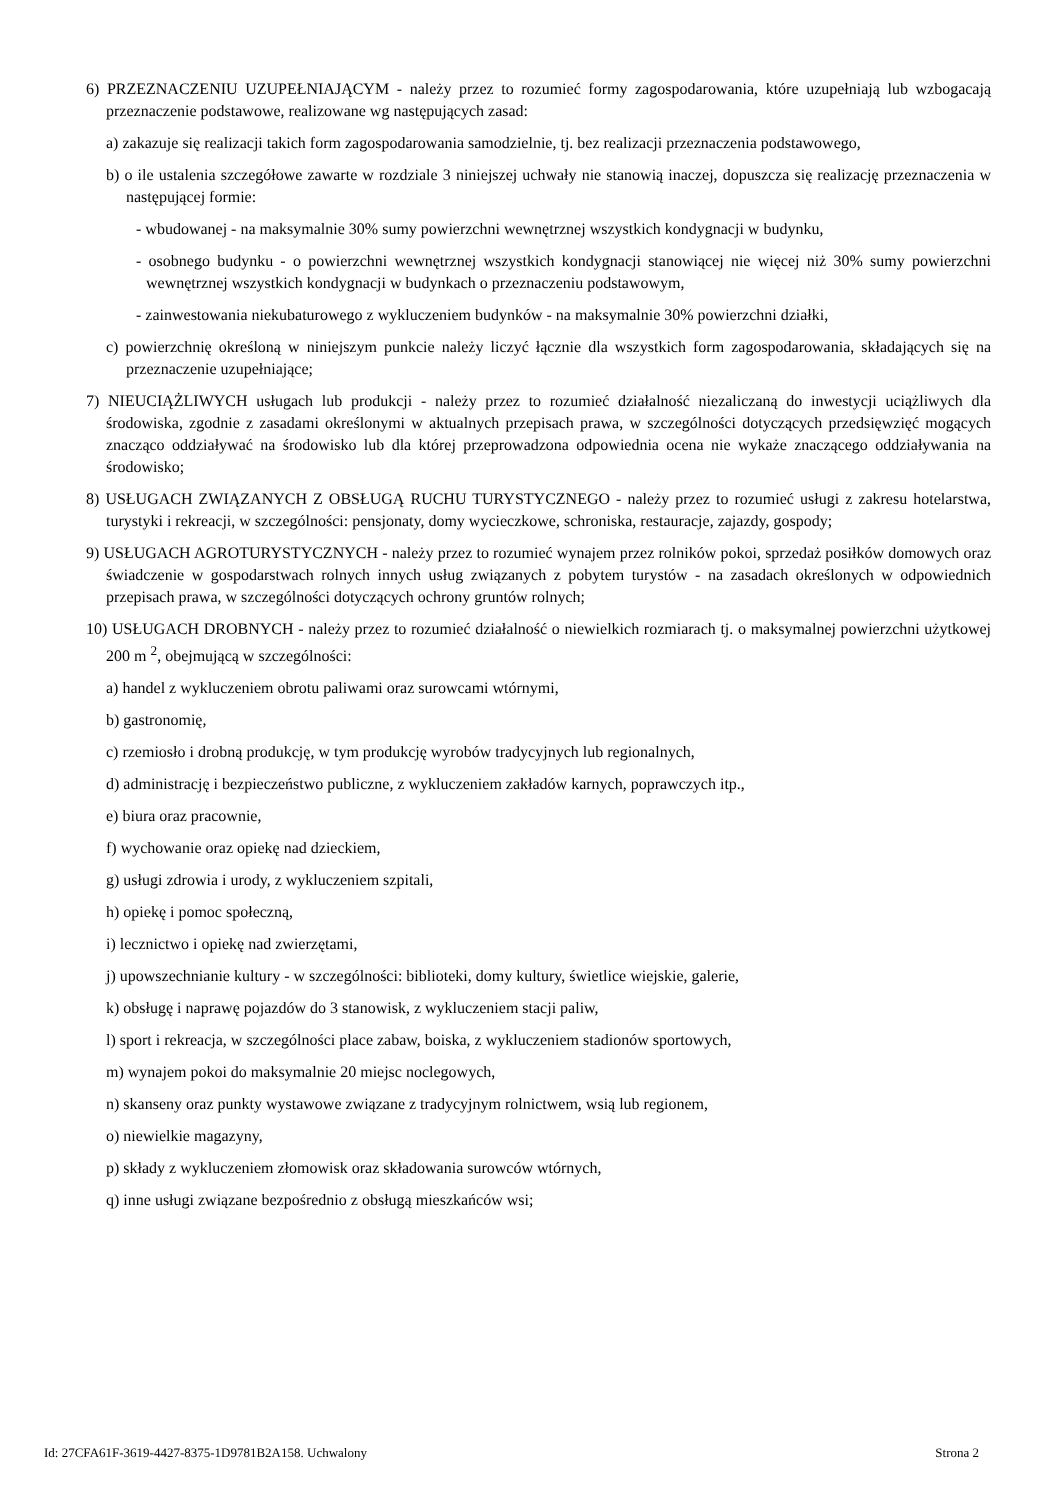6) PRZEZNACZENIU UZUPEŁNIAJĄCYM - należy przez to rozumieć formy zagospodarowania, które uzupełniają lub wzbogacają przeznaczenie podstawowe, realizowane wg następujących zasad:
a) zakazuje się realizacji takich form zagospodarowania samodzielnie, tj. bez realizacji przeznaczenia podstawowego,
b) o ile ustalenia szczegółowe zawarte w rozdziale 3 niniejszej uchwały nie stanowią inaczej, dopuszcza się realizację przeznaczenia w następującej formie:
- wbudowanej - na maksymalnie 30% sumy powierzchni wewnętrznej wszystkich kondygnacji w budynku,
- osobnego budynku - o powierzchni wewnętrznej wszystkich kondygnacji stanowiącej nie więcej niż 30% sumy powierzchni wewnętrznej wszystkich kondygnacji w budynkach o przeznaczeniu podstawowym,
- zainwestowania niekubaturowego z wykluczeniem budynków - na maksymalnie 30% powierzchni działki,
c) powierzchnię określoną w niniejszym punkcie należy liczyć łącznie dla wszystkich form zagospodarowania, składających się na przeznaczenie uzupełniające;
7) NIEUCIĄŻLIWYCH usługach lub produkcji - należy przez to rozumieć działalność niezaliczaną do inwestycji uciążliwych dla środowiska, zgodnie z zasadami określonymi w aktualnych przepisach prawa, w szczególności dotyczących przedsięwzięć mogących znacząco oddziaływać na środowisko lub dla której przeprowadzona odpowiednia ocena nie wykaże znaczącego oddziaływania na środowisko;
8) USŁUGACH ZWIĄZANYCH Z OBSŁUGĄ RUCHU TURYSTYCZNEGO - należy przez to rozumieć usługi z zakresu hotelarstwa, turystyki i rekreacji, w szczególności: pensjonaty, domy wycieczkowe, schroniska, restauracje, zajazdy, gospody;
9) USŁUGACH AGROTURYSTYCZNYCH - należy przez to rozumieć wynajem przez rolników pokoi, sprzedaż posiłków domowych oraz świadczenie w gospodarstwach rolnych innych usług związanych z pobytem turystów - na zasadach określonych w odpowiednich przepisach prawa, w szczególności dotyczących ochrony gruntów rolnych;
10) USŁUGACH DROBNYCH - należy przez to rozumieć działalność o niewielkich rozmiarach tj. o maksymalnej powierzchni użytkowej 200 m <sup>2</sup>, obejmującą w szczególności:
a) handel z wykluczeniem obrotu paliwami oraz surowcami wtórnymi,
b) gastronomię,
c) rzemiosło i drobną produkcję, w tym produkcję wyrobów tradycyjnych lub regionalnych,
d) administrację i bezpieczeństwo publiczne, z wykluczeniem zakładów karnych, poprawczych itp.,
e) biura oraz pracownie,
f) wychowanie oraz opiekę nad dzieckiem,
g) usługi zdrowia i urody, z wykluczeniem szpitali,
h) opiekę i pomoc społeczną,
i) lecznictwo i opiekę nad zwierzętami,
j) upowszechnianie kultury - w szczególności: biblioteki, domy kultury, świetlice wiejskie, galerie,
k) obsługę i naprawę pojazdów do 3 stanowisk, z wykluczeniem stacji paliw,
l) sport i rekreacja, w szczególności place zabaw, boiska, z wykluczeniem stadionów sportowych,
m) wynajem pokoi do maksymalnie 20 miejsc noclegowych,
n) skanseny oraz punkty wystawowe związane z tradycyjnym rolnictwem, wsią lub regionem,
o) niewielkie magazyny,
p) składy z wykluczeniem złomowisk oraz składowania surowców wtórnych,
q) inne usługi związane bezpośrednio z obsługą mieszkańców wsi;
Id: 27CFA61F-3619-4427-8375-1D9781B2A158. Uchwalony Strona 2